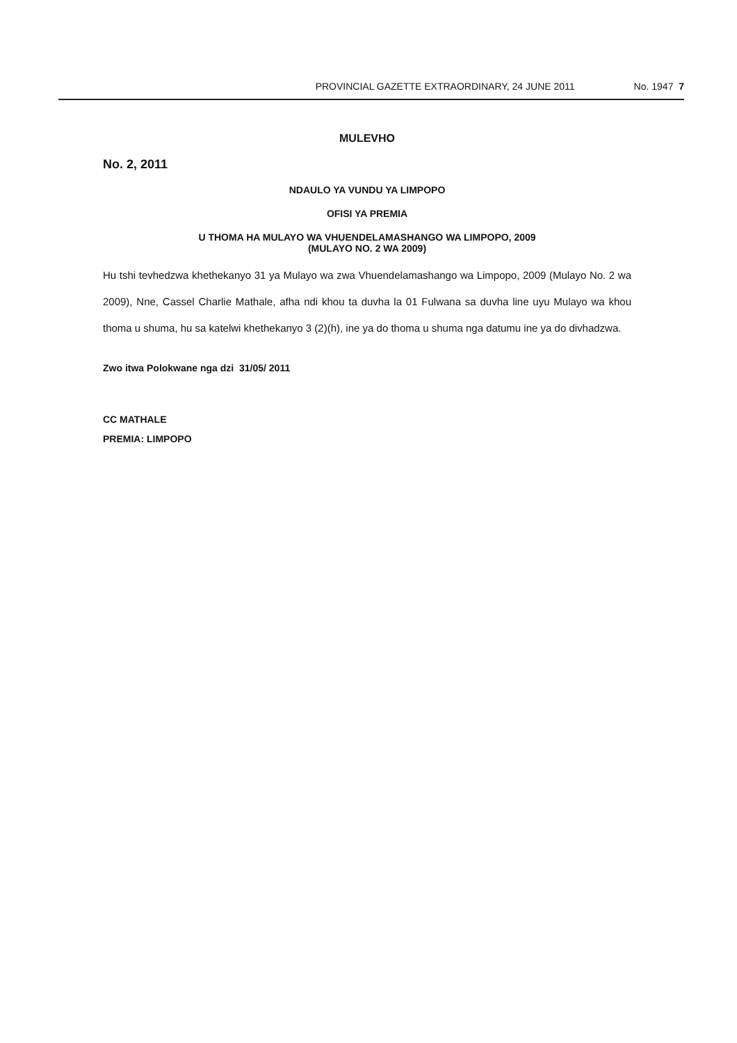PROVINCIAL GAZETTE EXTRAORDINARY, 24 JUNE 2011 No. 1947 7
MULEVHO
No. 2, 2011
NDAULO YA VUNDU YA LIMPOPO
OFISI YA PREMIA
U THOMA HA MULAYO WA VHUENDELAMASHANGO WA LIMPOPO, 2009
(MULAYO NO. 2 WA 2009)
Hu tshi tevhedzwa khethekanyo 31 ya Mulayo wa zwa Vhuendelamashango wa Limpopo, 2009 (Mulayo No. 2 wa 2009), Nne, Cassel Charlie Mathale, afha ndi khou ta duvha la 01 Fulwana sa duvha line uyu Mulayo wa khou thoma u shuma, hu sa katelwi khethekanyo 3 (2)(h), ine ya do thoma u shuma nga datumu ine ya do divhadzwa.
Zwo itwa Polokwane nga dzi 31/05/ 2011
CC MATHALE
PREMIA: LIMPOPO